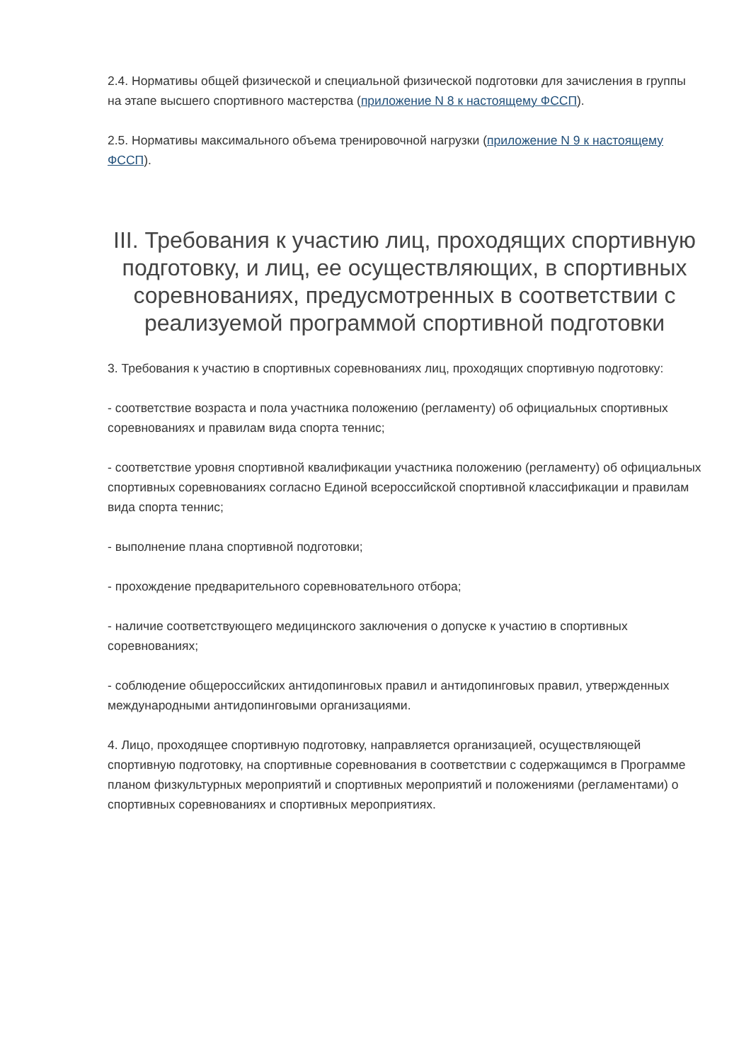2.4. Нормативы общей физической и специальной физической подготовки для зачисления в группы на этапе высшего спортивного мастерства (приложение N 8 к настоящему ФССП).
2.5. Нормативы максимального объема тренировочной нагрузки (приложение N 9 к настоящему ФССП).
III. Требования к участию лиц, проходящих спортивную подготовку, и лиц, ее осуществляющих, в спортивных соревнованиях, предусмотренных в соответствии с реализуемой программой спортивной подготовки
3. Требования к участию в спортивных соревнованиях лиц, проходящих спортивную подготовку:
- соответствие возраста и пола участника положению (регламенту) об официальных спортивных соревнованиях и правилам вида спорта теннис;
- соответствие уровня спортивной квалификации участника положению (регламенту) об официальных спортивных соревнованиях согласно Единой всероссийской спортивной классификации и правилам вида спорта теннис;
- выполнение плана спортивной подготовки;
- прохождение предварительного соревновательного отбора;
- наличие соответствующего медицинского заключения о допуске к участию в спортивных соревнованиях;
- соблюдение общероссийских антидопинговых правил и антидопинговых правил, утвержденных международными антидопинговыми организациями.
4. Лицо, проходящее спортивную подготовку, направляется организацией, осуществляющей спортивную подготовку, на спортивные соревнования в соответствии с содержащимся в Программе планом физкультурных мероприятий и спортивных мероприятий и положениями (регламентами) о спортивных соревнованиях и спортивных мероприятиях.